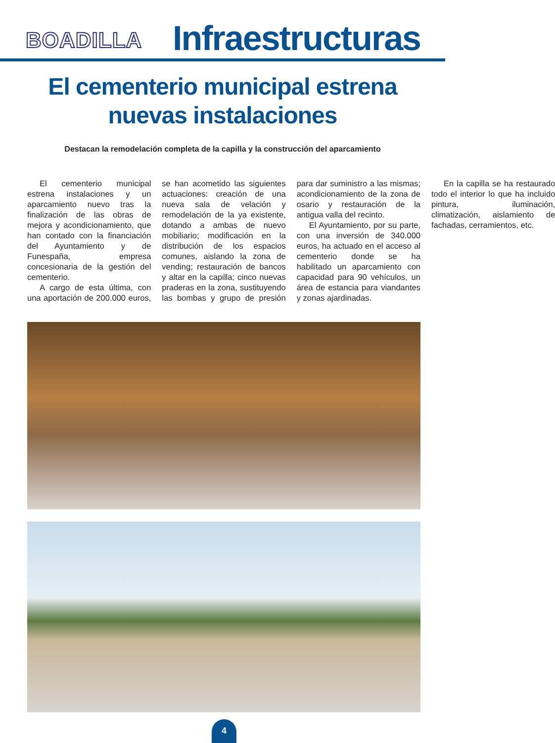BOADILLA
Infraestructuras
El cementerio municipal estrena
nuevas instalaciones
Destacan la remodelación completa de la capilla y la construcción del aparcamiento
El cementerio municipal estrena instalaciones y un aparcamiento nuevo tras la finalización de las obras de mejora y acondicionamiento, que han contado con la financiación del Ayuntamiento y de Funespaña, empresa concesionaria de la gestión del cementerio.
A cargo de esta última, con una aportación de 200.000 euros, se han acometido las siguientes actuaciones: creación de una nueva sala de velación y remodelación de la ya existente, dotando a ambas de nuevo mobiliario; modificación en la distribución de los espacios comunes, aislando la zona de vending; restauración de bancos y altar en la capilla; cinco nuevas praderas en la zona, sustituyendo las bombas y grupo de presión para dar suministro a las mismas; acondicionamiento de la zona de osario y restauración de la antigua valla del recinto.
El Ayuntamiento, por su parte, con una inversión de 340.000 euros, ha actuado en el acceso al cementerio donde se ha habilitado un aparcamiento con capacidad para 90 vehículos, un área de estancia para viandantes y zonas ajardinadas.
En la capilla se ha restaurado todo el interior lo que ha incluido pintura, iluminación, climatización, aislamiento de fachadas, cerramientos, etc.
4